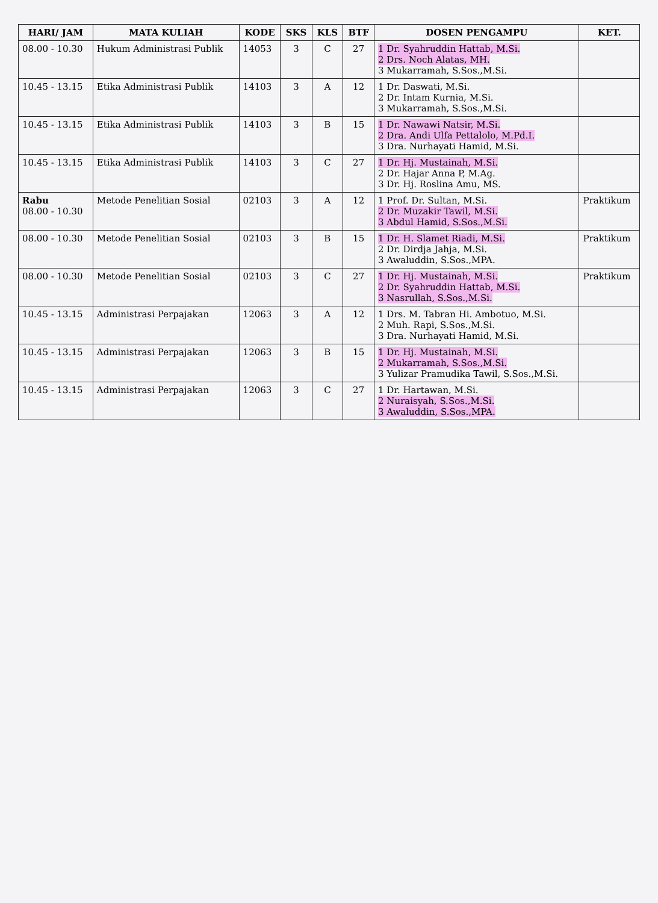| HARI/ JAM | MATA KULIAH | KODE | SKS | KLS | BTF | DOSEN PENGAMPU | KET. |
| --- | --- | --- | --- | --- | --- | --- | --- |
| 08.00 - 10.30 | Hukum Administrasi Publik | 14053 | 3 | C | 27 | 1 Dr. Syahruddin Hattab, M.Si. 2 Drs. Noch Alatas, MH. 3 Mukarramah, S.Sos.,M.Si. | |
| 10.45 - 13.15 | Etika Administrasi Publik | 14103 | 3 | A | 12 | 1 Dr. Daswati, M.Si. 2 Dr. Intam Kurnia, M.Si. 3 Mukarramah, S.Sos.,M.Si. | |
| 10.45 - 13.15 | Etika Administrasi Publik | 14103 | 3 | B | 15 | 1 Dr. Nawawi Natsir, M.Si. 2 Dra. Andi Ulfa Pettalolo, M.Pd.I. 3 Dra. Nurhayati Hamid, M.Si. | |
| 10.45 - 13.15 | Etika Administrasi Publik | 14103 | 3 | C | 27 | 1 Dr. Hj. Mustainah, M.Si. 2 Dr. Hajar Anna P, M.Ag. 3 Dr. Hj. Roslina Amu, MS. | |
| Rabu 08.00 - 10.30 | Metode Penelitian Sosial | 02103 | 3 | A | 12 | 1 Prof. Dr. Sultan, M.Si. 2 Dr. Muzakir Tawil, M.Si. 3 Abdul Hamid, S.Sos.,M.Si. | Praktikum |
| 08.00 - 10.30 | Metode Penelitian Sosial | 02103 | 3 | B | 15 | 1 Dr. H. Slamet Riadi, M.Si. 2 Dr. Dirdja Jahja, M.Si. 3 Awaluddin, S.Sos.,MPA. | Praktikum |
| 08.00 - 10.30 | Metode Penelitian Sosial | 02103 | 3 | C | 27 | 1 Dr. Hj. Mustainah, M.Si. 2 Dr. Syahruddin Hattab, M.Si. 3 Nasrullah, S.Sos.,M.Si. | Praktikum |
| 10.45 - 13.15 | Administrasi Perpajakan | 12063 | 3 | A | 12 | 1 Drs. M. Tabran Hi. Ambotuo, M.Si. 2 Muh. Rapi, S.Sos.,M.Si. 3 Dra. Nurhayati Hamid, M.Si. | |
| 10.45 - 13.15 | Administrasi Perpajakan | 12063 | 3 | B | 15 | 1 Dr. Hj. Mustainah, M.Si. 2 Mukarramah, S.Sos.,M.Si. 3 Yulizar Pramudika Tawil, S.Sos.,M.Si. | |
| 10.45 - 13.15 | Administrasi Perpajakan | 12063 | 3 | C | 27 | 1 Dr. Hartawan, M.Si. 2 Nuraisyah, S.Sos.,M.Si. 3 Awaluddin, S.Sos.,MPA. | |